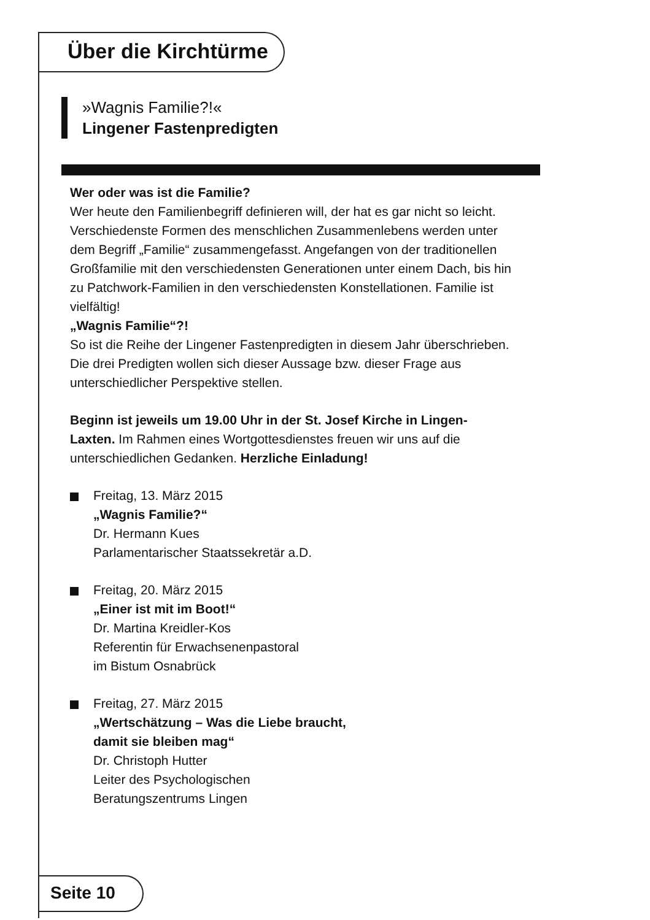Über die Kirchtürme
»Wagnis Familie?!«
Lingener Fastenpredigten
Wer oder was ist die Familie?
Wer heute den Familienbegriff definieren will, der hat es gar nicht so leicht. Verschiedenste Formen des menschlichen Zusammenlebens werden unter dem Begriff „Familie“ zusammengefasst. Angefangen von der traditionellen Großfamilie mit den verschiedensten Generationen unter einem Dach, bis hin zu Patchwork-Familien in den verschiedensten Konstellationen. Familie ist vielfältig!
„Wagnis Familie“?!
So ist die Reihe der Lingener Fastenpredigten in diesem Jahr überschrieben. Die drei Predigten wollen sich dieser Aussage bzw. dieser Frage aus unterschiedlicher Perspektive stellen.
Beginn ist jeweils um 19.00 Uhr in der St. Josef Kirche in Lingen-Laxten. Im Rahmen eines Wortgottesdienstes freuen wir uns auf die unterschiedlichen Gedanken. Herzliche Einladung!
Freitag, 13. März 2015
„Wagnis Familie?“
Dr. Hermann Kues
Parlamentarischer Staatssekretär a.D.
Freitag, 20. März 2015
„Einer ist mit im Boot!“
Dr. Martina Kreidler-Kos
Referentin für Erwachsenenpastoral
im Bistum Osnabrück
Freitag, 27. März 2015
„Wertschätzung – Was die Liebe braucht,
damit sie bleiben mag“
Dr. Christoph Hutter
Leiter des Psychologischen
Beratungszentrums Lingen
Seite 10